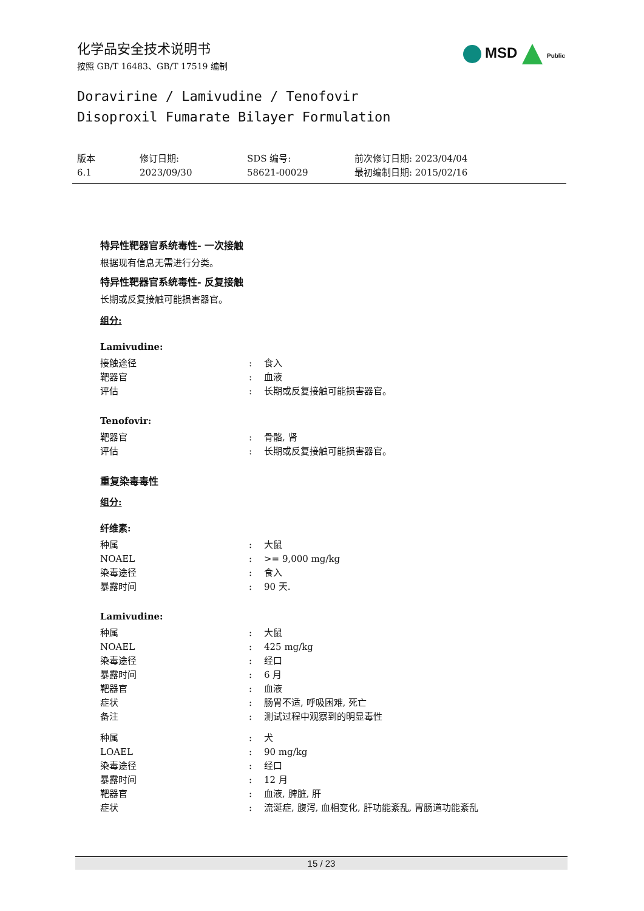化学品安全技术说明书
按照 GB/T 16483、GB/T 17519 编制
MSD Public
Doravirine / Lamivudine / Tenofovir
Disoproxil Fumarate Bilayer Formulation
版本
6.1
修订日期:
2023/09/30
SDS 编号:
58621-00029
前次修订日期: 2023/04/04
最初编制日期: 2015/02/16
特异性靶器官系统毒性- 一次接触
根据现有信息无需进行分类。
特异性靶器官系统毒性- 反复接触
长期或反复接触可能损害器官。
组分:
Lamivudine:
| 接触途径 | : | 食入 |
| 靶器官 | : | 血液 |
| 评估 | : | 长期或反复接触可能损害器官。 |
Tenofovir:
| 靶器官 | : | 骨骼, 肾 |
| 评估 | : | 长期或反复接触可能损害器官。 |
重复染毒毒性
组分:
纤维素:
| 种属 | : | 大鼠 |
| NOAEL | : | >= 9,000 mg/kg |
| 染毒途径 | : | 食入 |
| 暴露时间 | : | 90 天. |
Lamivudine:
| 种属 | : | 大鼠 |
| NOAEL | : | 425 mg/kg |
| 染毒途径 | : | 经口 |
| 暴露时间 | : | 6 月 |
| 靶器官 | : | 血液 |
| 症状 | : | 肠胃不适, 呼吸困难, 死亡 |
| 备注 | : | 测试过程中观察到的明显毒性 |
| 种属 | : | 犬 |
| LOAEL | : | 90 mg/kg |
| 染毒途径 | : | 经口 |
| 暴露时间 | : | 12 月 |
| 靶器官 | : | 血液, 脾脏, 肝 |
| 症状 | : | 流涎症, 腹泻, 血相变化, 肝功能紊乱, 胃肠道功能紊乱 |
15 / 23